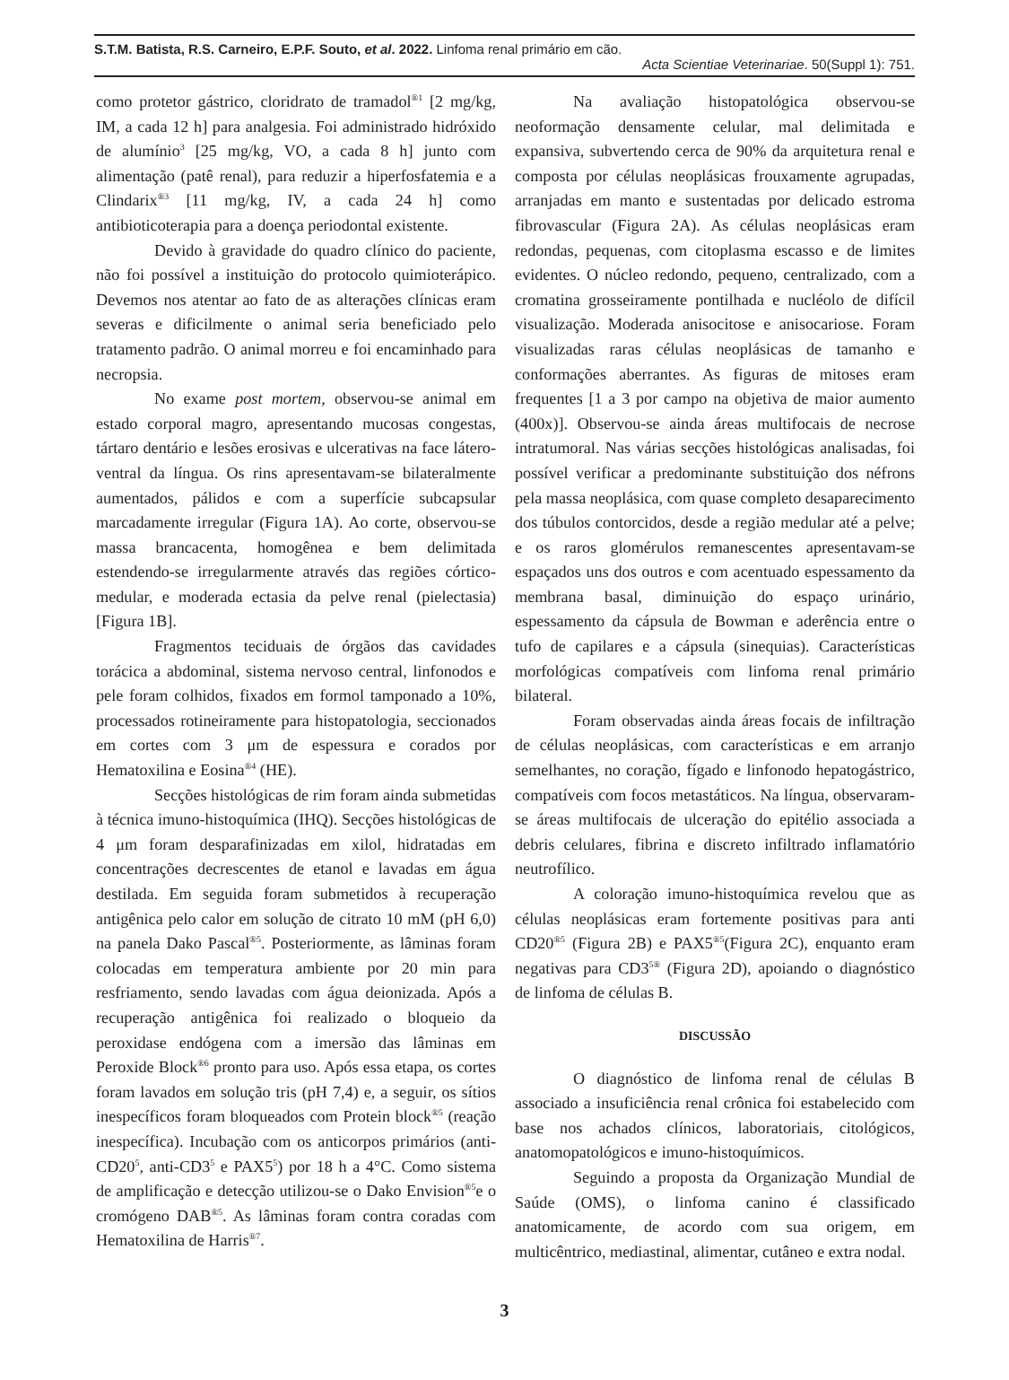S.T.M. Batista, R.S. Carneiro, E.P.F. Souto, et al. 2022. Linfoma renal primário em cão.
Acta Scientiae Veterinariae. 50(Suppl 1): 751.
como protetor gástrico, cloridrato de tramadol<sup>®1</sup> [2 mg/kg, IM, a cada 12 h] para analgesia. Foi administrado hidróxido de alumínio<sup>3</sup> [25 mg/kg, VO, a cada 8 h] junto com alimentação (patê renal), para reduzir a hiperfosfatemia e a Clindarix<sup>®3</sup> [11 mg/kg, IV, a cada 24 h] como antibioticoterapia para a doença periodontal existente.
Devido à gravidade do quadro clínico do paciente, não foi possível a instituição do protocolo quimioterápico. Devemos nos atentar ao fato de as alterações clínicas eram severas e dificilmente o animal seria beneficiado pelo tratamento padrão. O animal morreu e foi encaminhado para necropsia.
No exame post mortem, observou-se animal em estado corporal magro, apresentando mucosas congestas, tártaro dentário e lesões erosivas e ulcerativas na face látero-ventral da língua. Os rins apresentavam-se bilateralmente aumentados, pálidos e com a superfície subcapsular marcadamente irregular (Figura 1A). Ao corte, observou-se massa brancacenta, homogênea e bem delimitada estendendo-se irregularmente através das regiões córtico-medular, e moderada ectasia da pelve renal (pielectasia) [Figura 1B].
Fragmentos teciduais de órgãos das cavidades torácica a abdominal, sistema nervoso central, linfonodos e pele foram colhidos, fixados em formol tamponado a 10%, processados rotineiramente para histopatologia, seccionados em cortes com 3 μm de espessura e corados por Hematoxilina e Eosina<sup>®4</sup> (HE).
Secções histológicas de rim foram ainda submetidas à técnica imuno-histoquímica (IHQ). Secções histológicas de 4 μm foram desparafinizadas em xilol, hidratadas em concentrações decrescentes de etanol e lavadas em água destilada. Em seguida foram submetidos à recuperação antigênica pelo calor em solução de citrato 10 mM (pH 6,0) na panela Dako Pascal<sup>®5</sup>. Posteriormente, as lâminas foram colocadas em temperatura ambiente por 20 min para resfriamento, sendo lavadas com água deionizada. Após a recuperação antigênica foi realizado o bloqueio da peroxidase endógena com a imersão das lâminas em Peroxide Block<sup>®6</sup> pronto para uso. Após essa etapa, os cortes foram lavados em solução tris (pH 7,4) e, a seguir, os sítios inespecíficos foram bloqueados com Protein block<sup>®5</sup> (reação inespecífica). Incubação com os anticorpos primários (anti-CD20<sup>5</sup>, anti-CD3<sup>5</sup> e PAX5<sup>5</sup>) por 18 h a 4°C. Como sistema de amplificação e detecção utilizou-se o Dako Envision<sup>®5</sup>e o cromógeno DAB<sup>®5</sup>. As lâminas foram contra coradas com Hematoxilina de Harris<sup>®7</sup>.
Na avaliação histopatológica observou-se neoformação densamente celular, mal delimitada e expansiva, subvertendo cerca de 90% da arquitetura renal e composta por células neoplásicas frouxamente agrupadas, arranjadas em manto e sustentadas por delicado estroma fibrovascular (Figura 2A). As células neoplásicas eram redondas, pequenas, com citoplasma escasso e de limites evidentes. O núcleo redondo, pequeno, centralizado, com a cromatina grosseiramente pontilhada e nucléolo de difícil visualização. Moderada anisocitose e anisocariose. Foram visualizadas raras células neoplásicas de tamanho e conformações aberrantes. As figuras de mitoses eram frequentes [1 a 3 por campo na objetiva de maior aumento (400x)]. Observou-se ainda áreas multifocais de necrose intratumoral. Nas várias secções histológicas analisadas, foi possível verificar a predominante substituição dos néfrons pela massa neoplásica, com quase completo desaparecimento dos túbulos contorcidos, desde a região medular até a pelve; e os raros glomérulos remanescentes apresentavam-se espaçados uns dos outros e com acentuado espessamento da membrana basal, diminuição do espaço urinário, espessamento da cápsula de Bowman e aderência entre o tufo de capilares e a cápsula (sinequias). Características morfológicas compatíveis com linfoma renal primário bilateral.
Foram observadas ainda áreas focais de infiltração de células neoplásicas, com características e em arranjo semelhantes, no coração, fígado e linfonodo hepatogástrico, compatíveis com focos metastáticos. Na língua, observaram-se áreas multifocais de ulceração do epitélio associada a debris celulares, fibrina e discreto infiltrado inflamatório neutrofílico.
A coloração imuno-histoquímica revelou que as células neoplásicas eram fortemente positivas para anti CD20<sup>®5</sup> (Figura 2B) e PAX5<sup>®5</sup>(Figura 2C), enquanto eram negativas para CD3<sup>5®</sup> (Figura 2D), apoiando o diagnóstico de linfoma de células B.
DISCUSSÃO
O diagnóstico de linfoma renal de células B associado a insuficiência renal crônica foi estabelecido com base nos achados clínicos, laboratoriais, citológicos, anatomopatológicos e imuno-histoquímicos.
Seguindo a proposta da Organização Mundial de Saúde (OMS), o linfoma canino é classificado anatomicamente, de acordo com sua origem, em multicêntrico, mediastinal, alimentar, cutâneo e extra nodal.
3